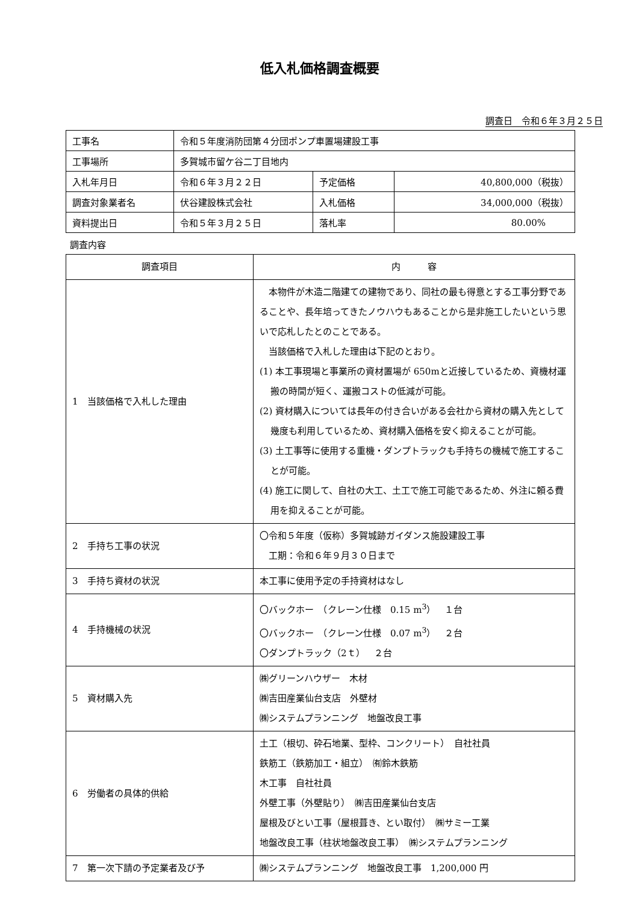低入札価格調査概要
調査日　令和６年３月２５日
| 工事名 | 令和５年度消防団第４分団ポンプ車置場建設工事 | | |
| 工事場所 | 多賀城市留ケ谷二丁目地内 | | |
| 入札年月日 | 令和６年３月２２日 | 予定価格 | 40,800,000（税抜） |
| 調査対象業者名 | 伏谷建設株式会社 | 入札価格 | 34,000,000（税抜） |
| 資料提出日 | 令和５年３月２５日 | 落札率 | 80.00% |
調査内容
| 調査項目 | 内 容 |
| --- | --- |
| 1 当該価格で入札した理由 | 本物件が木造二階建ての建物であり、同社の最も得意とする工事分野であることや、長年培ってきたノウハウもあることから是非施工したいという思いで応札したとのことである。 当該価格で入札した理由は下記のとおり。 (1) 本工事現場と事業所の資材置場が 650mと近接しているため、資機材運搬の時間が短く、運搬コストの低減が可能。 (2) 資材購入については長年の付き合いがある会社から資材の購入先として幾度も利用しているため、資材購入価格を安く抑えることが可能。 (3) 土工事等に使用する重機・ダンプトラックも手持ちの機械で施工することが可能。 (4) 施工に関して、自社の大工、土工で施工可能であるため、外注に頼る費用を抑えることが可能。 |
| 2 手持ち工事の状況 | 〇令和５年度（仮称）多賀城跡ガイダンス施設建設工事 工期：令和６年９月３０日まで |
| 3 手持ち資材の状況 | 本工事に使用予定の手持資材はなし |
| 4 手持機械の状況 | 〇バックホー （クレーン仕様 0.15 m<sup>3</sup>） １台 〇バックホー （クレーン仕様 0.07 m<sup>3</sup>） ２台 〇ダンプトラック（2ｔ） ２台 |
| 5 資材購入先 | ㈱グリーンハウザー 木材 ㈱吉田産業仙台支店 外壁材 ㈱システムプランニング 地盤改良工事 |
| 6 労働者の具体的供給 | 土工（根切、砕石地業、型枠、コンクリート） 自社社員 鉄筋工（鉄筋加工・組立） ㈲鈴木鉄筋 木工事 自社社員 外壁工事（外壁貼り） ㈱吉田産業仙台支店 屋根及びとい工事（屋根葺き、とい取付） ㈱サミー工業 地盤改良工事（柱状地盤改良工事） ㈱システムプランニング |
| 7 第一次下請の予定業者及び予 | ㈱システムプランニング 地盤改良工事 1,200,000 円 |